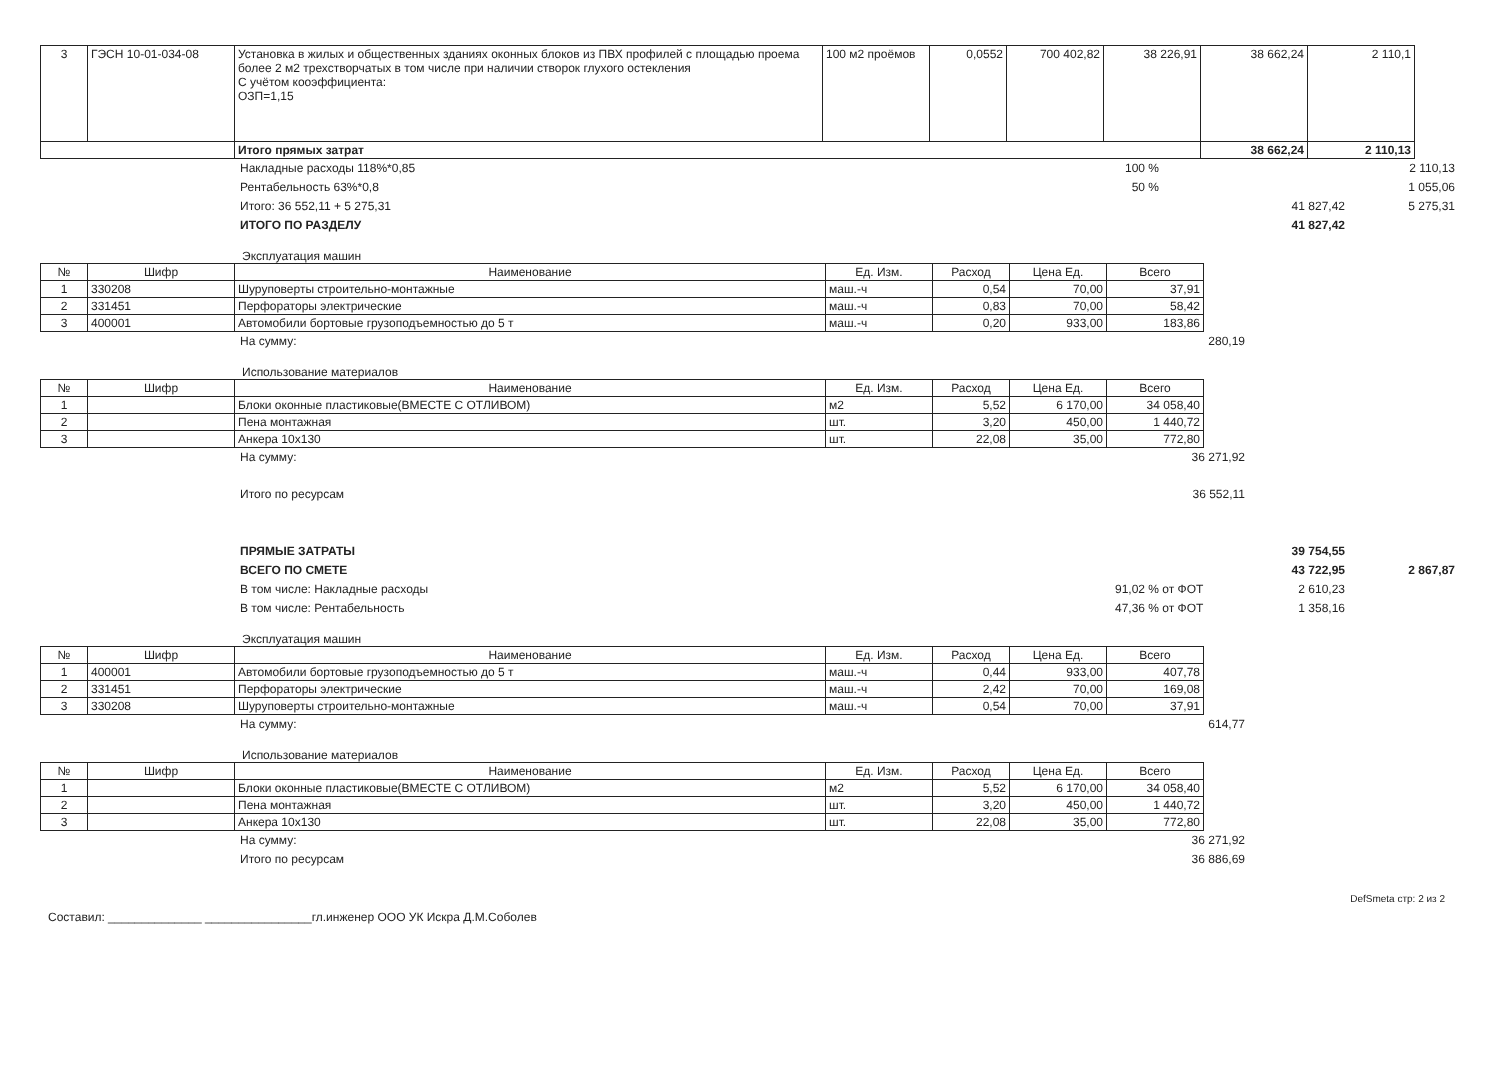| 3 | ГЭСН 10-01-034-08 | Установка в жилых и общественных зданиях оконных блоков из ПВХ профилей с площадью проема более 2 м2 трехстворчатых в том числе при наличии створок глухого остекления С учётом кооэффициента: ОЗП=1,15 | 100 м2 проёмов | 0,0552 | 700 402,82 | 38 226,91 | 38 662,24 | 2 110,1 |
| | | Итого прямых затрат | | | | | 38 662,24 | 2 110,13 |
Накладные расходы 118%*0,85 100 % 2 110,13
Рентабельность 63%*0,8 50 % 1 055,06
Итого: 36 552,11 + 5 275,31 41 827,42 5 275,31
ИТОГО ПО РАЗДЕЛУ 41 827,42
Эксплуатация машин
| № | Шифр | Наименование | Ед. Изм. | Расход | Цена Ед. | Всего |
| --- | --- | --- | --- | --- | --- | --- |
| 1 | 330208 | Шуруповерты строительно-монтажные | маш.-ч | 0,54 | 70,00 | 37,91 |
| 2 | 331451 | Перфораторы электрические | маш.-ч | 0,83 | 70,00 | 58,42 |
| 3 | 400001 | Автомобили бортовые грузоподъемностью до 5 т | маш.-ч | 0,20 | 933,00 | 183,86 |
На сумму: 280,19
Использование материалов
| № | Шифр | Наименование | Ед. Изм. | Расход | Цена Ед. | Всего |
| --- | --- | --- | --- | --- | --- | --- |
| 1 | | Блоки оконные пластиковые(ВМЕСТЕ С ОТЛИВОМ) | м2 | 5,52 | 6 170,00 | 34 058,40 |
| 2 | | Пена монтажная | шт. | 3,20 | 450,00 | 1 440,72 |
| 3 | | Анкера 10х130 | шт. | 22,08 | 35,00 | 772,80 |
На сумму: 36 271,92
Итого по ресурсам 36 552,11
ПРЯМЫЕ ЗАТРАТЫ 39 754,55
ВСЕГО ПО СМЕТЕ 43 722,95 2 867,87
В том числе: Накладные расходы 91,02 % от ФОТ 2 610,23
В том числе: Рентабельность 47,36 % от ФОТ 1 358,16
Эксплуатация машин
| № | Шифр | Наименование | Ед. Изм. | Расход | Цена Ед. | Всего |
| --- | --- | --- | --- | --- | --- | --- |
| 1 | 400001 | Автомобили бортовые грузоподъемностью до 5 т | маш.-ч | 0,44 | 933,00 | 407,78 |
| 2 | 331451 | Перфораторы электрические | маш.-ч | 2,42 | 70,00 | 169,08 |
| 3 | 330208 | Шуруповерты строительно-монтажные | маш.-ч | 0,54 | 70,00 | 37,91 |
На сумму: 614,77
Использование материалов
| № | Шифр | Наименование | Ед. Изм. | Расход | Цена Ед. | Всего |
| --- | --- | --- | --- | --- | --- | --- |
| 1 | | Блоки оконные пластиковые(ВМЕСТЕ С ОТЛИВОМ) | м2 | 5,52 | 6 170,00 | 34 058,40 |
| 2 | | Пена монтажная | шт. | 3,20 | 450,00 | 1 440,72 |
| 3 | | Анкера 10х130 | шт. | 22,08 | 35,00 | 772,80 |
На сумму: 36 271,92
Итого по ресурсам 36 886,69
DefSmeta стр: 2 из 2
Составил: ______________ ________________гл.инженер ООО УК Искра Д.М.Соболев